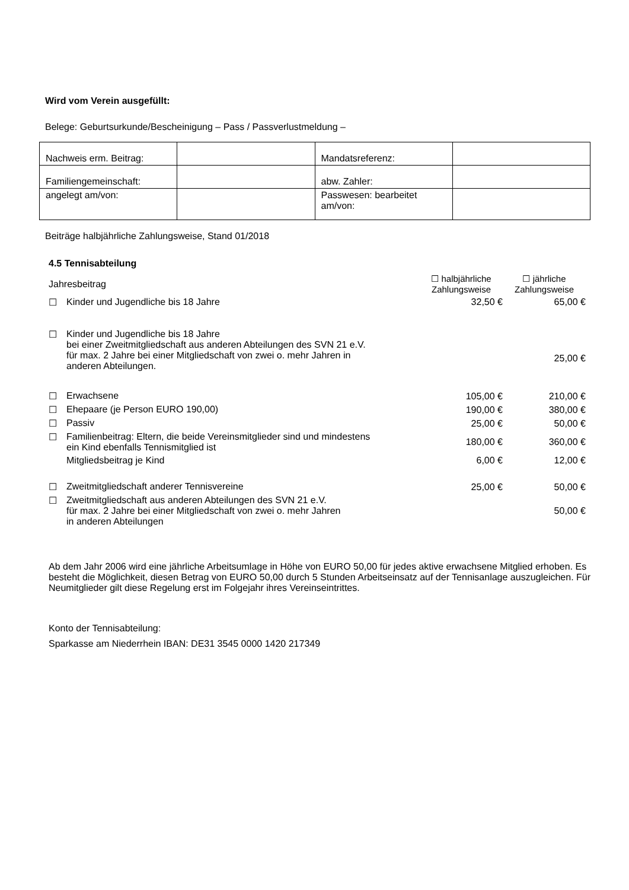Wird vom Verein ausgefüllt:
Belege: Geburtsurkunde/Bescheinigung – Pass / Passverlustmeldung –
| Nachweis erm. Beitrag: | | Mandatsreferenz: | |
| Familiengemeinschaft: | | abw. Zahler: | |
| angelegt am/von: | | Passwesen: bearbeitet am/von: | |
Beiträge halbjährliche Zahlungsweise, Stand 01/2018
4.5 Tennisabteilung
| Jahresbeitrag | | ☐ halbjährliche Zahlungsweise | ☐ jährliche Zahlungsweise |
| ☐ | Kinder und Jugendliche bis 18 Jahre | 32,50 € | 65,00 € |
| ☐ | Kinder und Jugendliche bis 18 Jahre bei einer Zweitmitgliedschaft aus anderen Abteilungen des SVN 21 e.V. für max. 2 Jahre bei einer Mitgliedschaft von zwei o. mehr Jahren in anderen Abteilungen. | | 25,00 € |
| ☐ | Erwachsene | 105,00 € | 210,00 € |
| ☐ | Ehepaare (je Person EURO 190,00) | 190,00 € | 380,00 € |
| ☐ | Passiv | 25,00 € | 50,00 € |
| ☐ | Familienbeitrag: Eltern, die beide Vereinsmitglieder sind und mindestens ein Kind ebenfalls Tennismitglied ist | 180,00 € | 360,00 € |
| | Mitgliedsbeitrag je Kind | 6,00 € | 12,00 € |
| ☐ | Zweitmitgliedschaft anderer Tennisvereine | 25,00 € | 50,00 € |
| ☐ | Zweitmitgliedschaft aus anderen Abteilungen des SVN 21 e.V. für max. 2 Jahre bei einer Mitgliedschaft von zwei o. mehr Jahren in anderen Abteilungen | | 50,00 € |
Ab dem Jahr 2006 wird eine jährliche Arbeitsumlage in Höhe von EURO 50,00 für jedes aktive erwachsene Mitglied erhoben. Es besteht die Möglichkeit, diesen Betrag von EURO 50,00 durch 5 Stunden Arbeitseinsatz auf der Tennisanlage auszugleichen. Für Neumitglieder gilt diese Regelung erst im Folgejahr ihres Vereinseintrittes.
Konto der Tennisabteilung:
Sparkasse am Niederrhein IBAN: DE31 3545 0000 1420 217349